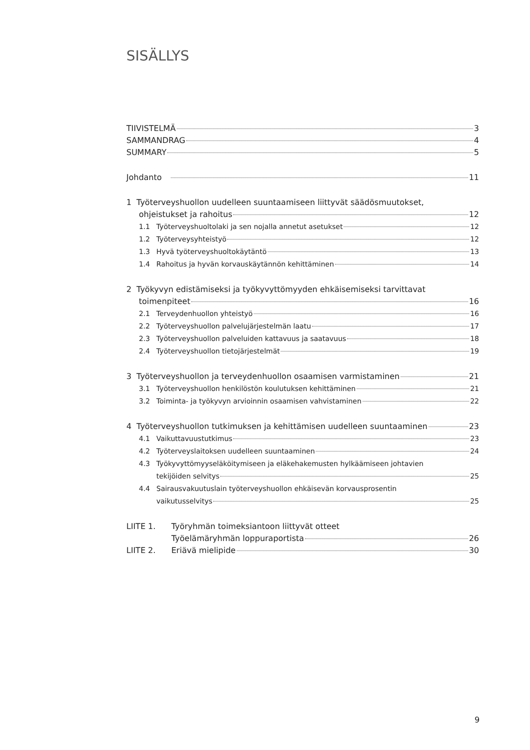SISÄLLYS
TIIVISTELMÄ 3
SAMMANDRAG 4
SUMMARY 5
Johdanto 11
1 Työterveyshuollon uudelleen suuntaamiseen liittyvät säädösmuutokset,
ohjeistukset ja rahoitus 12
1.1 Työterveyshuoltolaki ja sen nojalla annetut asetukset 12
1.2 Työterveysyhteistyö 12
1.3 Hyvä työterveyshuoltokäytäntö 13
1.4 Rahoitus ja hyvän korvauskäytännön kehittäminen 14
2 Työkyvyn edistämiseksi ja työkyvyttömyyden ehkäisemiseksi tarvittavat
toimenpiteet 16
2.1 Terveydenhuollon yhteistyö 16
2.2 Työterveyshuollon palvelujärjestelmän laatu 17
2.3 Työterveyshuollon palveluiden kattavuus ja saatavuus 18
2.4 Työterveyshuollon tietojärjestelmät 19
3 Työterveyshuollon ja terveydenhuollon osaamisen varmistaminen 21
3.1 Työterveyshuollon henkilöstön koulutuksen kehittäminen 21
3.2 Toiminta- ja työkyvyn arvioinnin osaamisen vahvistaminen 22
4 Työterveyshuollon tutkimuksen ja kehittämisen uudelleen suuntaaminen 23
4.1 Vaikuttavuustutkimus 23
4.2 Työterveyslaitoksen uudelleen suuntaaminen 24
4.3 Työkyvyttömyyseläköitymiseen ja eläkehakemusten hylkäämiseen johtavien
tekijöiden selvitys 25
4.4 Sairausvakuutuslain työterveyshuollon ehkäisevän korvausprosentin
vaikutusselvitys 25
LIITE 1. Työryhmän toimeksiantoon liittyvät otteet
Työelämäryhmän loppuraportista 26
LIITE 2. Eriävä mielipide 30
9